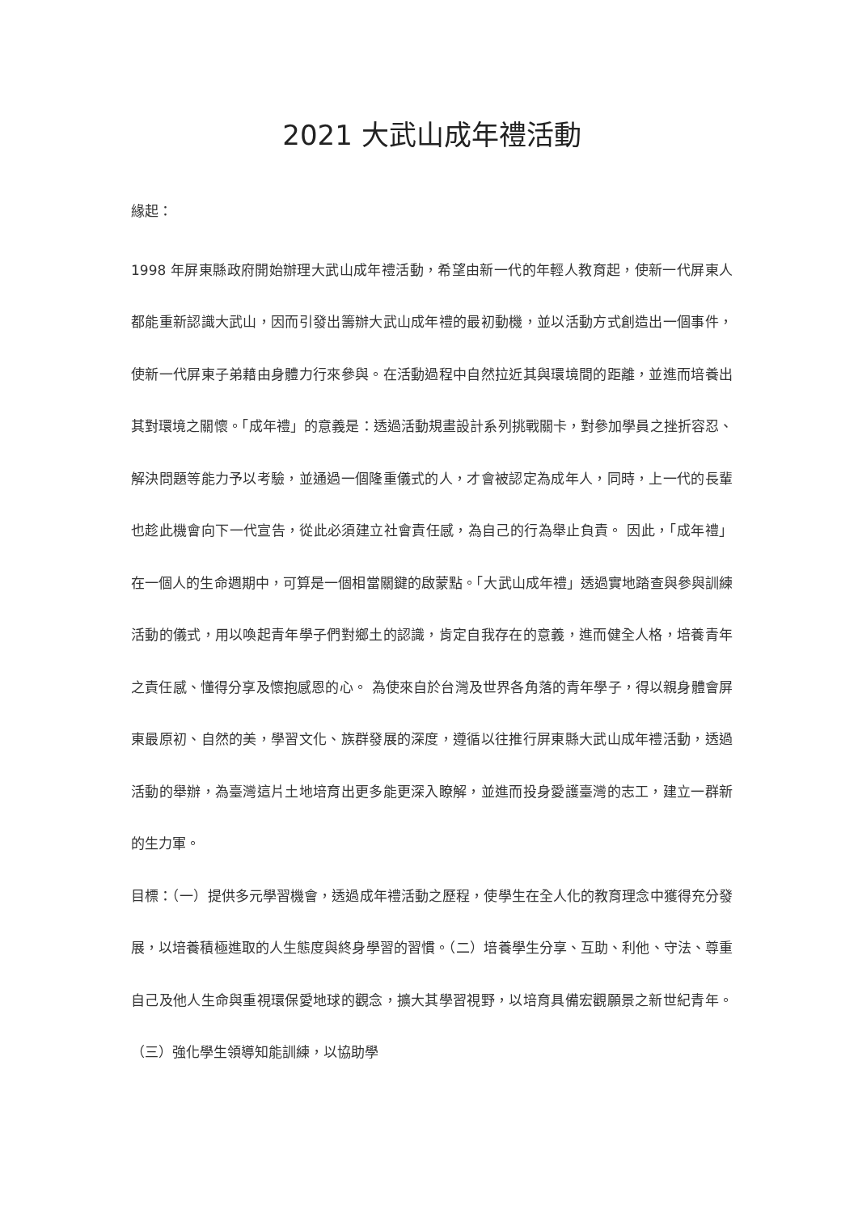2021 大武山成年禮活動
緣起：
1998 年屏東縣政府開始辦理大武山成年禮活動，希望由新一代的年輕人教育起，使新一代屏東人都能重新認識大武山，因而引發出籌辦大武山成年禮的最初動機，並以活動方式創造出一個事件，使新一代屏東子弟藉由身體力行來參與。在活動過程中自然拉近其與環境間的距離，並進而培養出其對環境之關懷。「成年禮」的意義是：透過活動規畫設計系列挑戰關卡，對參加學員之挫折容忍、解決問題等能力予以考驗，並通過一個隆重儀式的人，才會被認定為成年人，同時，上一代的長輩也趁此機會向下一代宣告，從此必須建立社會責任感，為自己的行為舉止負責。 因此，「成年禮」在一個人的生命週期中，可算是一個相當關鍵的啟蒙點。「大武山成年禮」透過實地踏查與參與訓練活動的儀式，用以喚起青年學子們對鄉土的認識，肯定自我存在的意義，進而健全人格，培養青年之責任感、懂得分享及懷抱感恩的心。 為使來自於台灣及世界各角落的青年學子，得以親身體會屏東最原初、自然的美，學習文化、族群發展的深度，遵循以往推行屏東縣大武山成年禮活動，透過活動的舉辦，為臺灣這片土地培育出更多能更深入瞭解，並進而投身愛護臺灣的志工，建立一群新的生力軍。
目標：（一）提供多元學習機會，透過成年禮活動之歷程，使學生在全人化的教育理念中獲得充分發展，以培養積極進取的人生態度與終身學習的習慣。（二）培養學生分享、互助、利他、守法、尊重自己及他人生命與重視環保愛地球的觀念，擴大其學習視野，以培育具備宏觀願景之新世紀青年。（三）強化學生領導知能訓練，以協助學